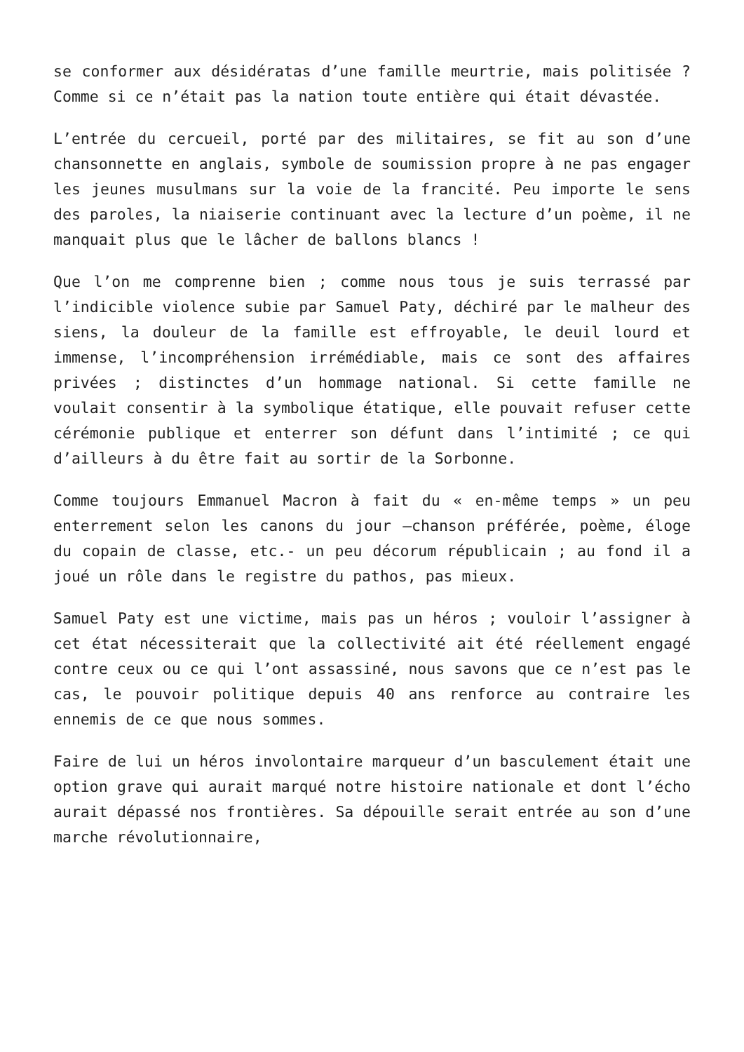se conformer aux désidératas d’une famille meurtrie, mais politisée ? Comme si ce n’était pas la nation toute entière qui était dévastée.
L’entrée du cercueil, porté par des militaires, se fit au son d’une chansonnette en anglais, symbole de soumission propre à ne pas engager les jeunes musulmans sur la voie de la francité. Peu importe le sens des paroles, la niaiserie continuant avec la lecture d’un poème, il ne manquait plus que le lâcher de ballons blancs !
Que l’on me comprenne bien ; comme nous tous je suis terrassé par l’indicible violence subie par Samuel Paty, déchiré par le malheur des siens, la douleur de la famille est effroyable, le deuil lourd et immense, l’incompréhension irrémédiable, mais ce sont des affaires privées ; distinctes d’un hommage national. Si cette famille ne voulait consentir à la symbolique étatique, elle pouvait refuser cette cérémonie publique et enterrer son défunt dans l’intimité ; ce qui d’ailleurs à du être fait au sortir de la Sorbonne.
Comme toujours Emmanuel Macron à fait du « en-même temps » un peu enterrement selon les canons du jour –chanson préférée, poème, éloge du copain de classe, etc.- un peu décorum républicain ; au fond il a joué un rôle dans le registre du pathos, pas mieux.
Samuel Paty est une victime, mais pas un héros ; vouloir l’assigner à cet état nécessiterait que la collectivité ait été réellement engagé contre ceux ou ce qui l’ont assassiné, nous savons que ce n’est pas le cas, le pouvoir politique depuis 40 ans renforce au contraire les ennemis de ce que nous sommes.
Faire de lui un héros involontaire marqueur d’un basculement était une option grave qui aurait marqué notre histoire nationale et dont l’écho aurait dépassé nos frontières. Sa dépouille serait entrée au son d’une marche révolutionnaire,